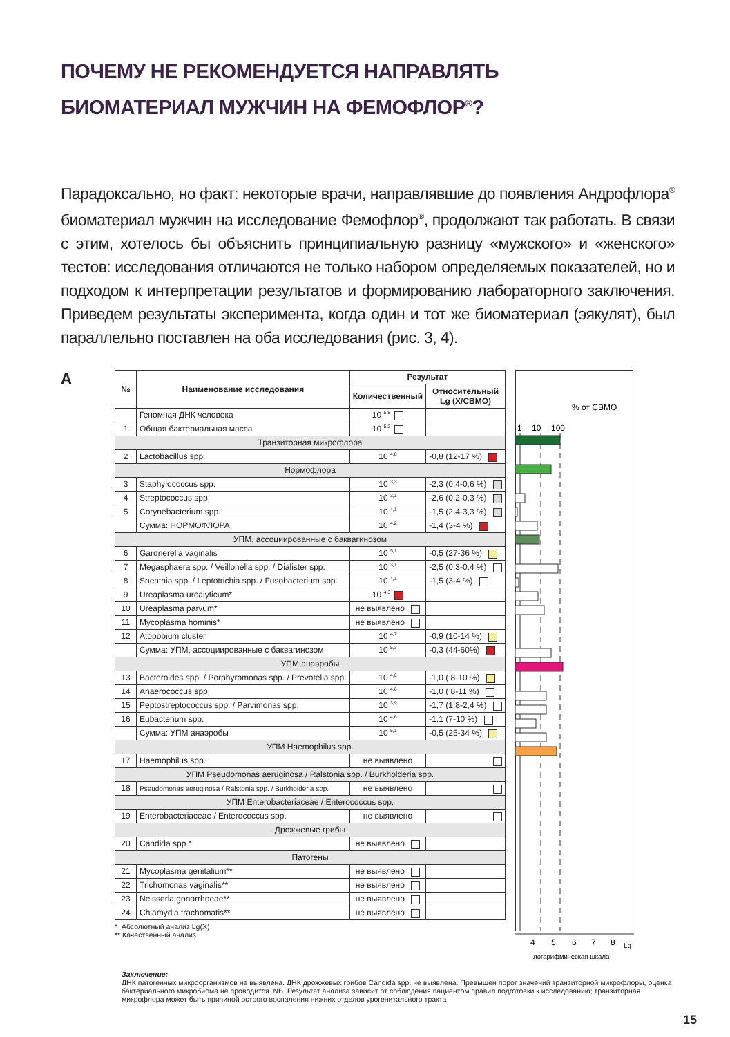ПОЧЕМУ НЕ РЕКОМЕНДУЕТСЯ НАПРАВЛЯТЬ
БИОМАТЕРИАЛ МУЖЧИН НА ФЕМОФЛОР<sup>®</sup>?
Парадоксально, но факт: некоторые врачи, направлявшие до появления Андрофлора<sup>®</sup> биоматериал мужчин на исследование Фемофлор<sup>®</sup>, продолжают так работать. В связи с этим, хотелось бы объяснить принципиальную разницу «мужского» и «женского» тестов: исследования отличаются не только набором определяемых показателей, но и подходом к интерпретации результатов и формированию лабораторного заключения. Приведем результаты эксперимента, когда один и тот же биоматериал (эякулят), был параллельно поставлен на оба исследования (рис. 3, 4).
А
| № | Наименование исследования | Результат | |
| --- | --- | --- | --- |
| | | Количественный | Относительный Lg (X/СВМО) |
| | Геномная ДНК человека | 10 <sup>5,8</sup> | |
| 1 | Общая бактериальная масса | 10 <sup>5,2</sup> | |
| Транзиторная микрофлора | | | |
| 2 | Lactobacillus spp. | 10 <sup>4,8</sup> | -0,8 (12-17 %) |
| Нормофлора | | | |
| 3 | Staphylococcus spp. | 10 <sup>3,3</sup> | -2,3 (0,4-0,6 %) |
| 4 | Streptococcus spp. | 10 <sup>3,1</sup> | -2,6 (0,2-0,3 %) |
| 5 | Corynebacterium spp. | 10 <sup>4,1</sup> | -1,5 (2,4-3,3 %) |
| | Сумма: НОРМОФЛОРА | 10 <sup>4,2</sup> | -1,4 (3-4 %) |
| УПМ, ассоциированные с баквагинозом | | | |
| 6 | Gardnerella vaginalis | 10 <sup>5,1</sup> | -0,5 (27-36 %) |
| 7 | Megasphaera spp. / Veillonella spp. / Dialister spp. | 10 <sup>3,1</sup> | -2,5 (0,3-0,4 %) |
| 8 | Sneathia spp. / Leptotrichia spp. / Fusobacterium spp. | 10 <sup>4,1</sup> | -1,5 (3-4 %) |
| 9 | Ureaplasma urealyticum* | 10 <sup>4,3</sup> | |
| 10 | Ureaplasma parvum* | не выявлено | |
| 11 | Mycoplasma hominis* | не выявлено | |
| 12 | Atopobium cluster | 10 <sup>4,7</sup> | -0,9 (10-14 %) |
| | Сумма: УПМ, ассоциированные с баквагинозом | 10 <sup>5,3</sup> | -0,3 (44-60%) |
| УПМ анаэробы | | | |
| 13 | Bacteroides spp. / Porphyromonas spp. / Prevotella spp. | 10 <sup>4,6</sup> | -1,0 ( 8-10 %) |
| 14 | Anaerococcus spp. | 10 <sup>4,6</sup> | -1,0 ( 8-11 %) |
| 15 | Peptostreptococcus spp. / Parvimonas spp. | 10 <sup>3,9</sup> | -1,7 (1,8-2,4 %) |
| 16 | Eubacterium spp. | 10 <sup>4,6</sup> | -1,1 (7-10 %) |
| | Сумма: УПМ анаэробы | 10 <sup>5,1</sup> | -0,5 (25-34 %) |
| УПМ Haemophilus spp. | | | |
| 17 | Haemophilus spp. | не выявлено | |
| УПМ Pseudomonas aeruginosa / Ralstonia spp. / Burkholderia spp. | | | |
| 18 | Pseudomonas aeruginosa / Ralstonia spp. / Burkholderia spp. | не выявлено | |
| УПМ Enterobacteriaceae / Enterococcus spp. | | | |
| 19 | Enterobacteriaceae / Enterococcus spp. | не выявлено | |
| Дрожжевые грибы | | | |
| 20 | Candida spp.* | не выявлено | |
| Патогены | | | |
| 21 | Mycoplasma genitalium** | не выявлено | |
| 22 | Trichomonas vaginalis** | не выявлено | |
| 23 | Neisseria gonorrhoeae** | не выявлено | |
| 24 | Chlamydia trachomatis** | не выявлено | |
* Абсолютный анализ Lg(X)
** Качественный анализ
% от СВМО
1
10
100
4
5
6
7
8
Lg
логарифмическая шкала
Заключение:
ДНК патогенных микроорганизмов не выявлена. ДНК дрожжевых грибов Candida spp. не выявлена. Превышен порог значений транзиторной микрофлоры, оценка бактериального микробиома не проводится. NB. Результат анализа зависит от соблюдения пациентом правил подготовки к исследованию; транзиторная микрофлора может быть причиной острого воспаления нижних отделов урогенитального тракта
15